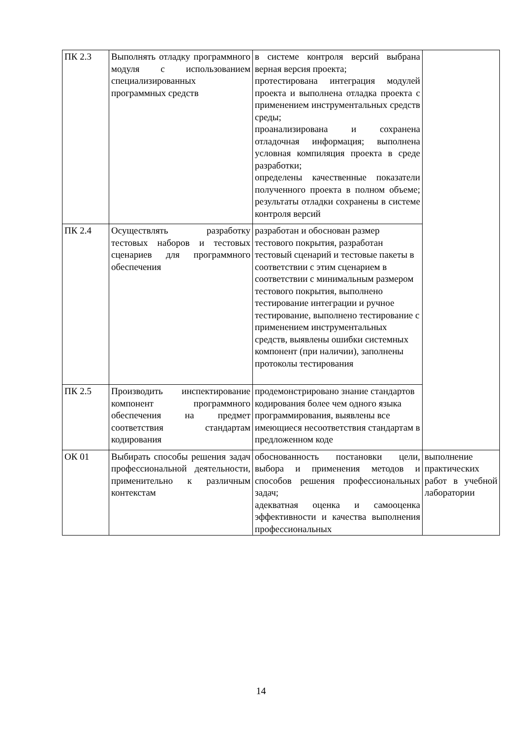| ПК 2.3 | Выполнять отладку программного модуля с использованием специализированных программных средств | в системе контроля версий выбрана верная версия проекта; протестирована интеграция модулей проекта и выполнена отладка проекта с применением инструментальных средств среды; проанализирована и сохранена отладочная информация; выполнена условная компиляция проекта в среде разработки; определены качественные показатели полученного проекта в полном объеме; результаты отладки сохранены в системе контроля версий | |
| ПК 2.4 | Осуществлять разработку тестовых наборов и тестовых сценариев для программного обеспечения | разработан и обоснован размер тестового покрытия, разработан тестовый сценарий и тестовые пакеты в соответствии с этим сценарием в соответствии с минимальным размером тестового покрытия, выполнено тестирование интеграции и ручное тестирование, выполнено тестирование с применением инструментальных средств, выявлены ошибки системных компонент (при наличии), заполнены протоколы тестирования | |
| ПК 2.5 | Производить инспектирование компонент программного обеспечения на предмет соответствия стандартам кодирования | продемонстрировано знание стандартов кодирования более чем одного языка программирования, выявлены все имеющиеся несоответствия стандартам в предложенном коде | |
| ОК 01 | Выбирать способы решения задач профессиональной деятельности, применительно к различным контекстам | обоснованность постановки цели, выбора и применения методов и способов решения профессиональных задач; адекватная оценка и самооценка эффективности и качества выполнения профессиональных | выполнение практических работ в учебной лаборатории |
14